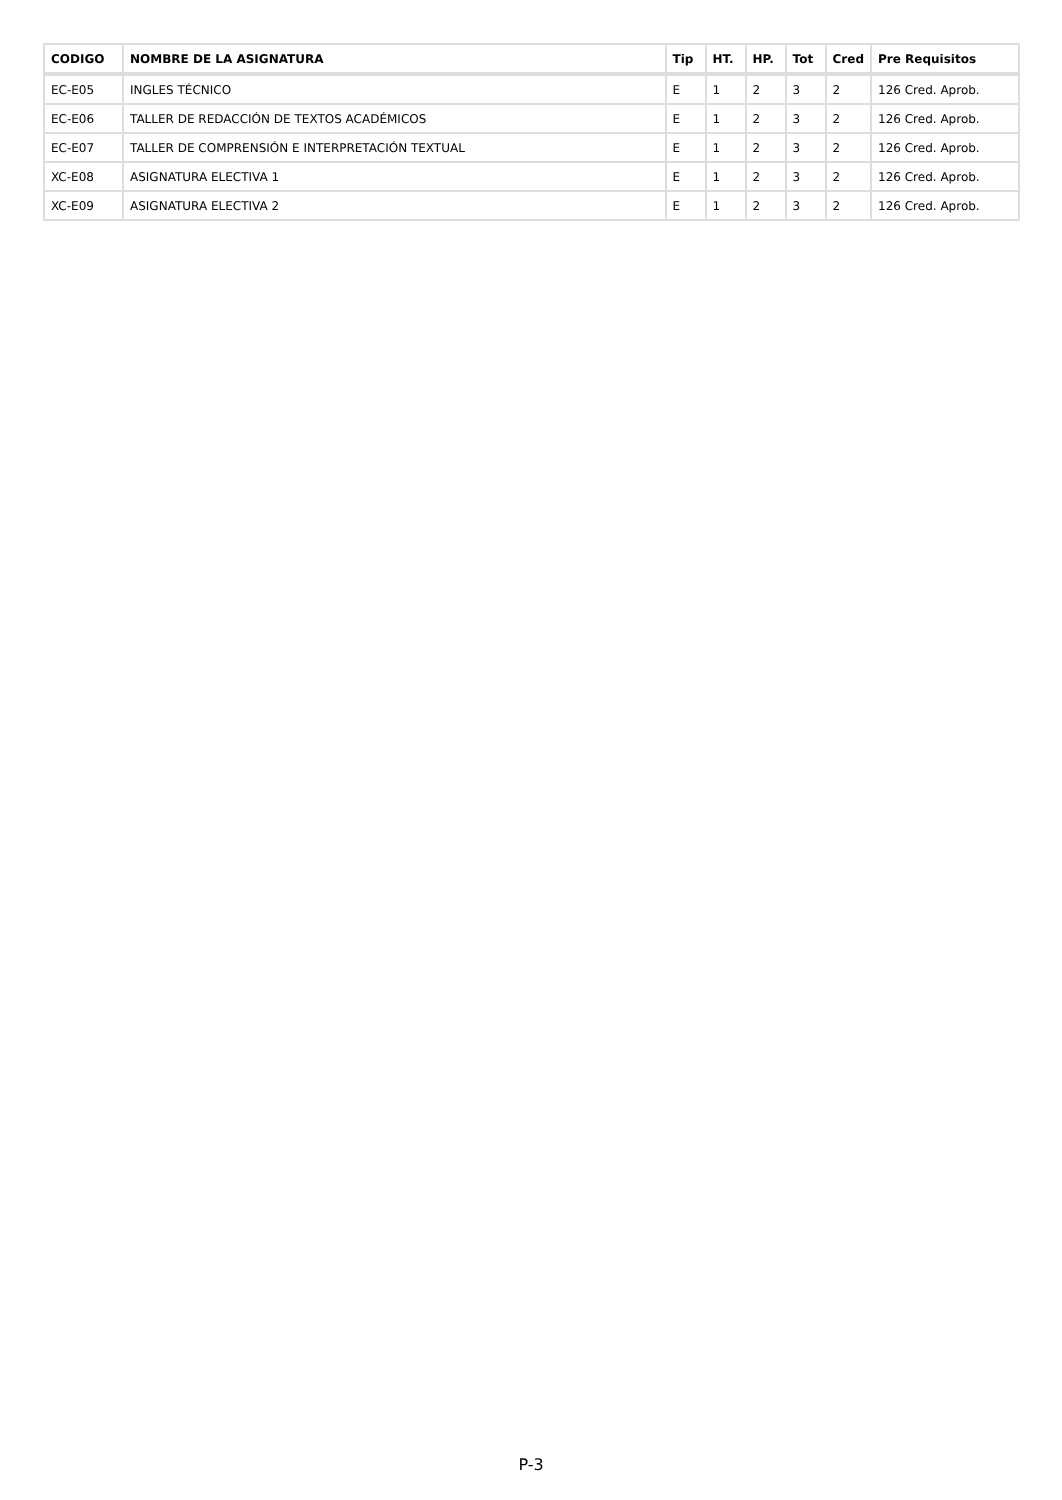| CODIGO | NOMBRE DE LA ASIGNATURA | Tip | HT. | HP. | Tot | Cred | Pre Requisitos |
| --- | --- | --- | --- | --- | --- | --- | --- |
| EC-E05 | INGLES TÉCNICO | E | 1 | 2 | 3 | 2 | 126 Cred. Aprob. |
| EC-E06 | TALLER DE REDACCIÓN DE TEXTOS ACADÉMICOS | E | 1 | 2 | 3 | 2 | 126 Cred. Aprob. |
| EC-E07 | TALLER DE COMPRENSIÓN E INTERPRETACIÓN TEXTUAL | E | 1 | 2 | 3 | 2 | 126 Cred. Aprob. |
| XC-E08 | ASIGNATURA ELECTIVA 1 | E | 1 | 2 | 3 | 2 | 126 Cred. Aprob. |
| XC-E09 | ASIGNATURA ELECTIVA 2 | E | 1 | 2 | 3 | 2 | 126 Cred. Aprob. |
P-3